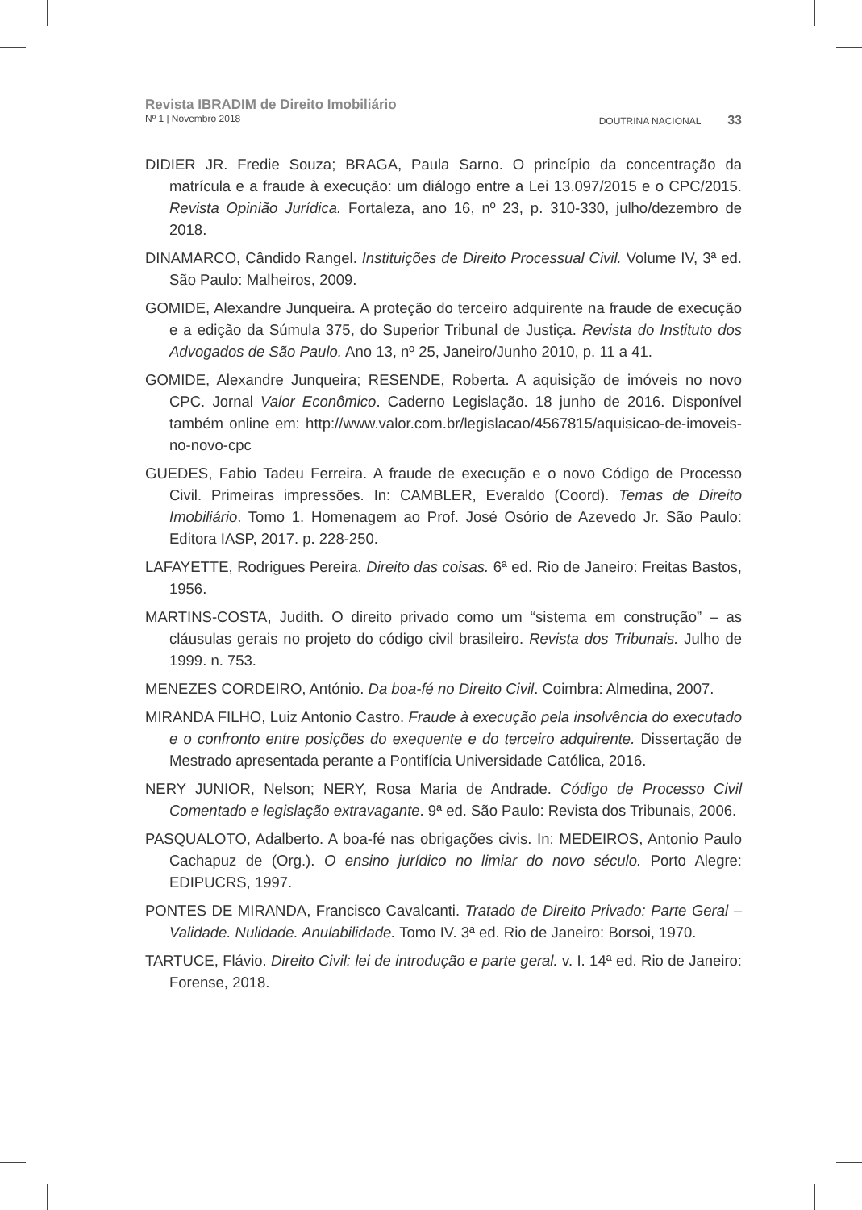Revista IBRADIM de Direito Imobiliário
Nº 1 | Novembro 2018 DOUTRINA NACIONAL 33
DIDIER JR. Fredie Souza; BRAGA, Paula Sarno. O princípio da concentração da matrícula e a fraude à execução: um diálogo entre a Lei 13.097/2015 e o CPC/2015. Revista Opinião Jurídica. Fortaleza, ano 16, nº 23, p. 310-330, julho/dezembro de 2018.
DINAMARCO, Cândido Rangel. Instituições de Direito Processual Civil. Volume IV, 3ª ed. São Paulo: Malheiros, 2009.
GOMIDE, Alexandre Junqueira. A proteção do terceiro adquirente na fraude de execução e a edição da Súmula 375, do Superior Tribunal de Justiça. Revista do Instituto dos Advogados de São Paulo. Ano 13, nº 25, Janeiro/Junho 2010, p. 11 a 41.
GOMIDE, Alexandre Junqueira; RESENDE, Roberta. A aquisição de imóveis no novo CPC. Jornal Valor Econômico. Caderno Legislação. 18 junho de 2016. Disponível também online em: http://www.valor.com.br/legislacao/4567815/aquisicao-de-imoveis-no-novo-cpc
GUEDES, Fabio Tadeu Ferreira. A fraude de execução e o novo Código de Processo Civil. Primeiras impressões. In: CAMBLER, Everaldo (Coord). Temas de Direito Imobiliário. Tomo 1. Homenagem ao Prof. José Osório de Azevedo Jr. São Paulo: Editora IASP, 2017. p. 228-250.
LAFAYETTE, Rodrigues Pereira. Direito das coisas. 6ª ed. Rio de Janeiro: Freitas Bastos, 1956.
MARTINS-COSTA, Judith. O direito privado como um “sistema em construção” – as cláusulas gerais no projeto do código civil brasileiro. Revista dos Tribunais. Julho de 1999. n. 753.
MENEZES CORDEIRO, António. Da boa-fé no Direito Civil. Coimbra: Almedina, 2007.
MIRANDA FILHO, Luiz Antonio Castro. Fraude à execução pela insolvência do executado e o confronto entre posições do exequente e do terceiro adquirente. Dissertação de Mestrado apresentada perante a Pontifícia Universidade Católica, 2016.
NERY JUNIOR, Nelson; NERY, Rosa Maria de Andrade. Código de Processo Civil Comentado e legislação extravagante. 9ª ed. São Paulo: Revista dos Tribunais, 2006.
PASQUALOTO, Adalberto. A boa-fé nas obrigações civis. In: MEDEIROS, Antonio Paulo Cachapuz de (Org.). O ensino jurídico no limiar do novo século. Porto Alegre: EDIPUCRS, 1997.
PONTES DE MIRANDA, Francisco Cavalcanti. Tratado de Direito Privado: Parte Geral – Validade. Nulidade. Anulabilidade. Tomo IV. 3ª ed. Rio de Janeiro: Borsoi, 1970.
TARTUCE, Flávio. Direito Civil: lei de introdução e parte geral. v. I. 14ª ed. Rio de Janeiro: Forense, 2018.